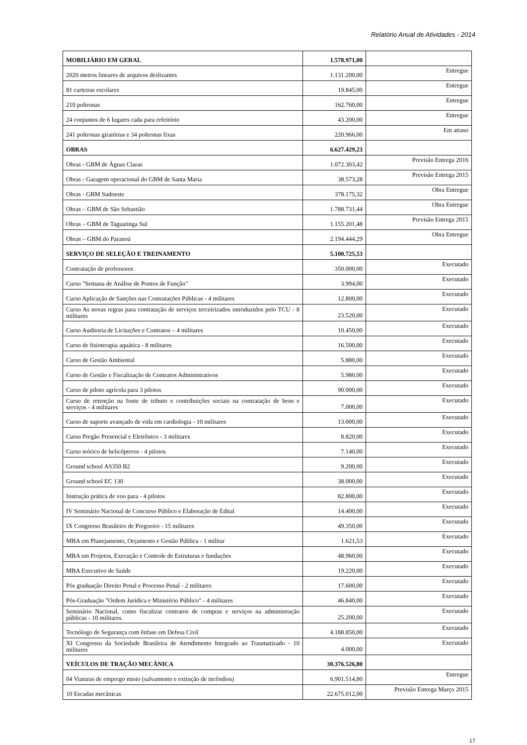Relatório Anual de Atividades - 2014
| MOBILIÁRIO EM GERAL | 1.578.971,00 | |
| 2020 metros lineares de arquivos deslizantes | 1.131.200,00 | Entregue |
| 81 carteiras escolares | 19.845,00 | Entregue |
| 210 poltronas | 162.760,00 | Entregue |
| 24 conjuntos de 6 lugares cada para refeitório | 43.200,00 | Entregue |
| 241 poltronas giratórias e 34 poltronas fixas | 220.966,00 | Em atraso |
| OBRAS | 6.627.429,23 | |
| Obras - GBM de Águas Claras | 1.072.303,42 | Previsão Entrega 2016 |
| Obras - Garagem operacional do GBM de Santa Maria | 38.573,28 | Previsão Entrega 2015 |
| Obras - GBM Sudoeste | 378.175,32 | Obra Entregue |
| Obras – GBM de São Sebastião | 1.788.731,44 | Obra Entregue |
| Obras – GBM de Taguatinga Sul | 1.155.201,48 | Previsão Entrega 2015 |
| Obras – GBM do Paranoá | 2.194.444,29 | Obra Entregue |
| SERVIÇO DE SELEÇÃO E TREINAMENTO | 5.100.725,53 | |
| Contratação de professores | 350.000,00 | Executado |
| Curso "Semana de Análise de Pontos de Função" | 3.994,00 | Executado |
| Curso Aplicação de Sanções nas Contratações Públicas - 4 militares | 12.800,00 | Executado |
| Curso As novas regras para contratação de serviços terceirizados introduzidos pelo TCU - 8 militares | 23.520,00 | Executado |
| Curso Auditoria de Licitações e Contratos – 4 militares | 10.450,00 | Executado |
| Curso de fisioterapia aquática - 8 militares | 16.500,00 | Executado |
| Curso de Gestão Ambiental | 5.880,00 | Executado |
| Curso de Gestão e Fiscalização de Contratos Administrativos | 5.980,00 | Executado |
| Curso de piloto agrícola para 3 pilotos | 90.000,00 | Executado |
| Curso de retenção na fonte de tributo e contribuições sociais na contratação de bens e serviços - 4 militares | 7.000,00 | Executado |
| Curso de suporte avançado de vida em cardiologia - 10 militares | 13.000,00 | Executado |
| Curso Pregão Presencial e Eletrônico - 3 militares | 8.820,00 | Executado |
| Curso teórico de helicópteros - 4 pilotos | 7.140,00 | Executado |
| Ground school AS350 B2 | 9.200,00 | Executado |
| Ground school EC 130 | 38.000,00 | Executado |
| Instrução prática de voo para - 4 pilotos | 82.800,00 | Executado |
| IV Seminário Nacional de Concurso Público e Elaboração de Edital | 14.400,00 | Executado |
| IX Congresso Brasileiro de Pregoeiro - 15 militares | 49.350,00 | Executado |
| MBA em Planejamento, Orçamento e Gestão Pública - 1 militar | 1.621,53 | Executado |
| MBA em Projetos, Execução e Controle de Estruturas e fundações | 48.960,00 | Executado |
| MBA Executivo de Saúde | 19.220,00 | Executado |
| Pós graduação Direito Penal e Processo Penal - 2 militares | 17.600,00 | Executado |
| Pós-Graduação "Ordem Jurídica e Ministério Público" - 4 militares | 46.840,00 | Executado |
| Seminário Nacional, como fiscalizar contratos de compras e serviços na administração públicas - 10 militares. | 25.200,00 | Executado |
| Tecnólogo de Segurança com ênfase em Defesa Civil | 4.188.850,00 | Executado |
| XI Congresso da Sociedade Brasileira de Atendimento Integrado ao Traumatizado - 10 militares | 4.000,00 | Executado |
| VEÍCULOS DE TRAÇÃO MECÂNICA | 30.376.526,80 | |
| 04 Viaturas de emprego misto (salvamento e extinção de incêndios) | 6.901.514,80 | Entregue |
| 10 Escadas mecânicas | 22.675.012,00 | Previsão Entrega Março 2015 |
17